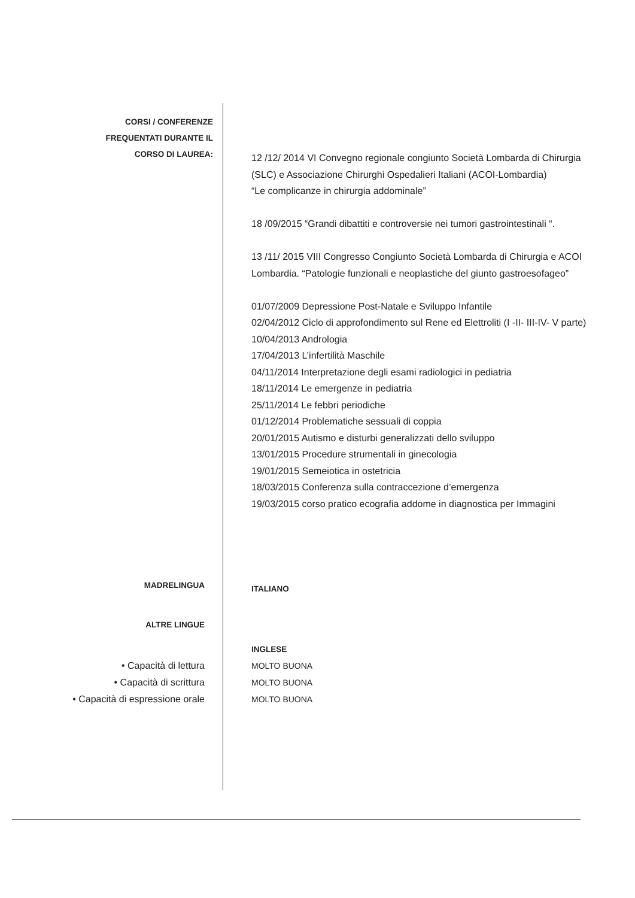CORSI / CONFERENZE
FREQUENTATI DURANTE IL
CORSO DI LAUREA:
12 /12/ 2014 VI Convegno regionale congiunto Società Lombarda di Chirurgia (SLC) e Associazione Chirurghi Ospedalieri Italiani (ACOI-Lombardia)
“Le complicanze in chirurgia addominale”
18 /09/2015 “Grandi dibattiti e controversie nei tumori gastrointestinali “.
13 /11/ 2015 VIII Congresso Congiunto Società Lombarda di Chirurgia e ACOI Lombardia. “Patologie funzionali e neoplastiche del giunto gastroesofageo”
01/07/2009 Depressione Post-Natale e Sviluppo Infantile
02/04/2012 Ciclo di approfondimento sul Rene ed Elettroliti (I -II- III-IV- V parte)
10/04/2013 Andrologia
17/04/2013 L’infertilità Maschile
04/11/2014 Interpretazione degli esami radiologici in pediatria
18/11/2014 Le emergenze in pediatria
25/11/2014 Le febbri periodiche
01/12/2014 Problematiche sessuali di coppia
20/01/2015 Autismo e disturbi generalizzati dello sviluppo
13/01/2015 Procedure strumentali in ginecologia
19/01/2015 Semeiotica in ostetricia
18/03/2015 Conferenza sulla contraccezione d’emergenza
19/03/2015 corso pratico ecografia addome in diagnostica per Immagini
MADRELINGUA
ITALIANO
ALTRE LINGUE
INGLESE
• Capacità di lettura
• Capacità di scrittura
• Capacità di espressione orale
MOLTO BUONA
MOLTO BUONA
MOLTO BUONA